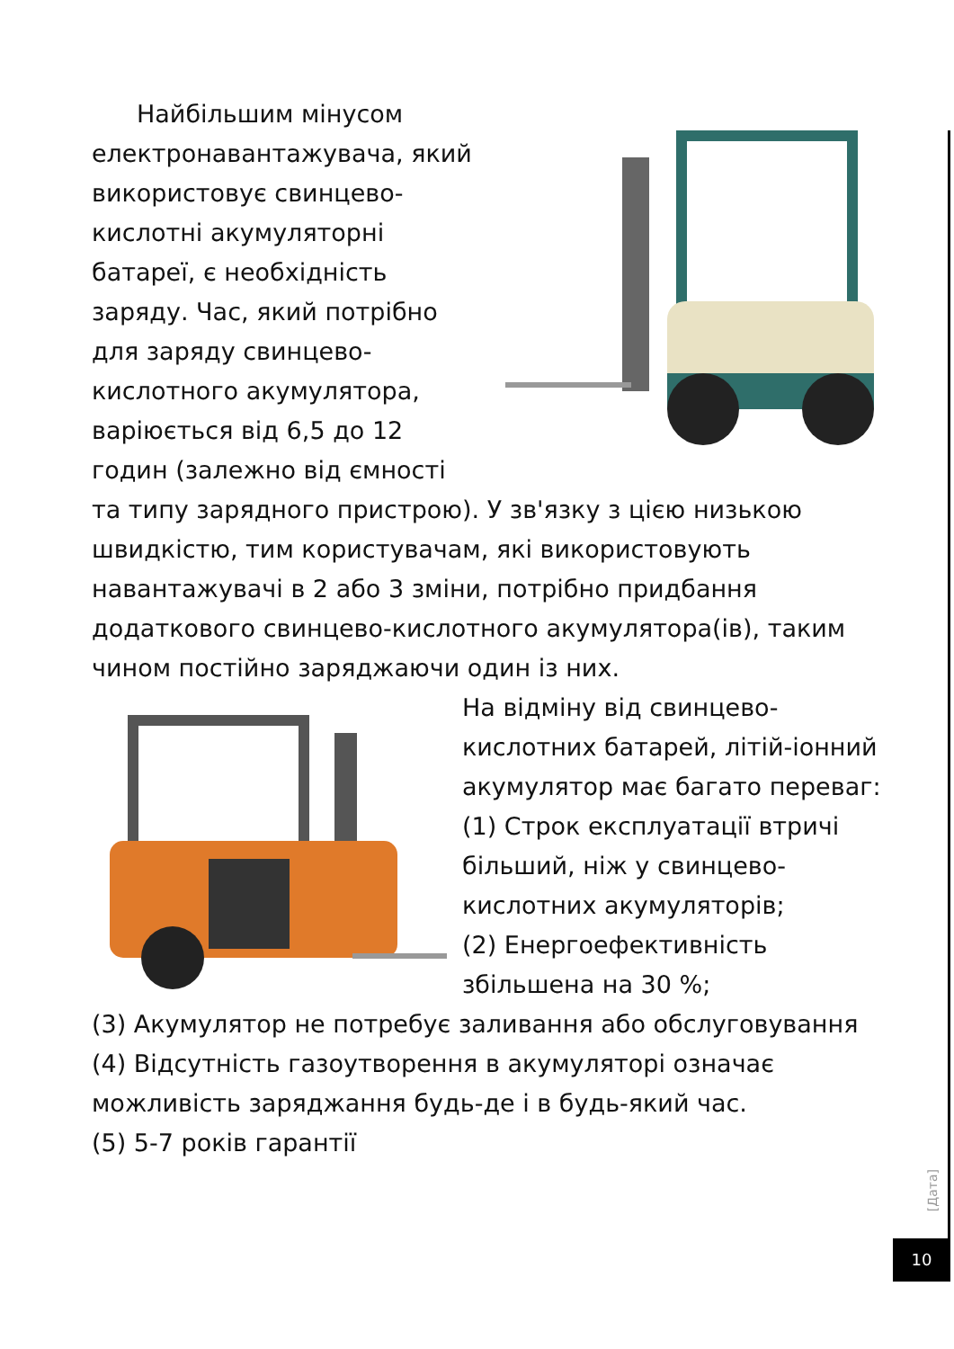Найбільшим мінусом електронавантажувача, який використовує свинцево-кислотні акумуляторні батареї, є необхідність заряду. Час, який потрібно для заряду свинцево-кислотного акумулятора, варіюється від 6,5 до 12 годин (залежно від ємності та типу зарядного пристрою). У зв'язку з цією низькою швидкістю, тим користувачам, які використовують навантажувачі в 2 або 3 зміни, потрібно придбання додаткового свинцево-кислотного акумулятора(ів), таким чином постійно заряджаючи один із них.
На відміну від свинцево-кислотних батарей, літій-іонний акумулятор має багато переваг:
(1) Строк експлуатації втричі більший, ніж у свинцево-кислотних акумуляторів;
(2) Енергоефективність збільшена на 30 %;
(3) Акумулятор не потребує заливання або обслуговування
(4) Відсутність газоутворення в акумуляторі означає можливість заряджання будь-де і в будь-який час.
(5) 5-7 років гарантії
[Дата]
10